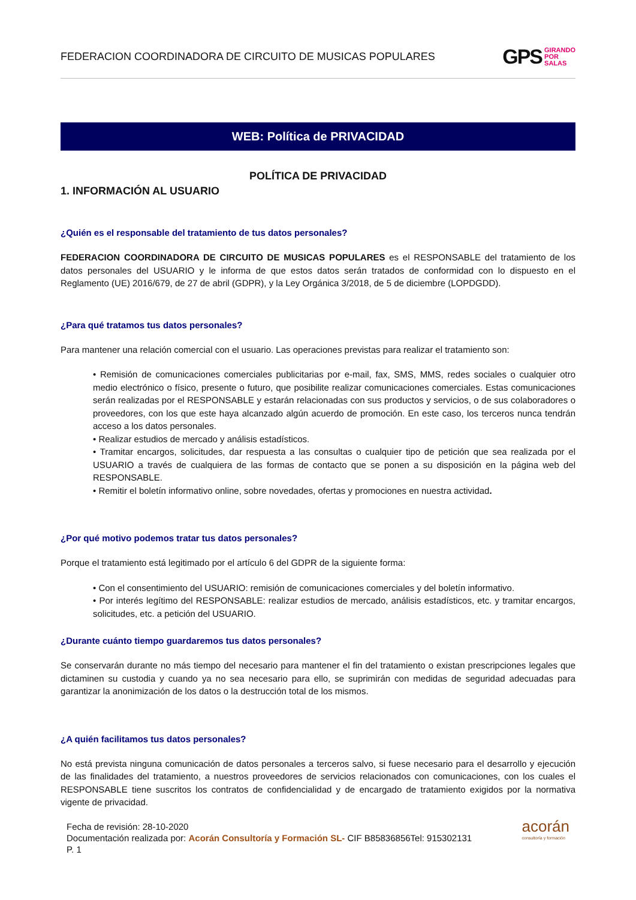FEDERACION COORDINADORA DE CIRCUITO DE MUSICAS POPULARES
GPS GIRANDO
POR
SALAS
WEB: Política de PRIVACIDAD
POLÍTICA DE PRIVACIDAD
1. INFORMACIÓN AL USUARIO
¿Quién es el responsable del tratamiento de tus datos personales?
FEDERACION COORDINADORA DE CIRCUITO DE MUSICAS POPULARES es el RESPONSABLE del tratamiento de los datos personales del USUARIO y le informa de que estos datos serán tratados de conformidad con lo dispuesto en el Reglamento (UE) 2016/679, de 27 de abril (GDPR), y la Ley Orgánica 3/2018, de 5 de diciembre (LOPDGDD).
¿Para qué tratamos tus datos personales?
Para mantener una relación comercial con el usuario. Las operaciones previstas para realizar el tratamiento son:
• Remisión de comunicaciones comerciales publicitarias por e-mail, fax, SMS, MMS, redes sociales o cualquier otro medio electrónico o físico, presente o futuro, que posibilite realizar comunicaciones comerciales. Estas comunicaciones serán realizadas por el RESPONSABLE y estarán relacionadas con sus productos y servicios, o de sus colaboradores o proveedores, con los que este haya alcanzado algún acuerdo de promoción. En este caso, los terceros nunca tendrán acceso a los datos personales.
• Realizar estudios de mercado y análisis estadísticos.
• Tramitar encargos, solicitudes, dar respuesta a las consultas o cualquier tipo de petición que sea realizada por el USUARIO a través de cualquiera de las formas de contacto que se ponen a su disposición en la página web del RESPONSABLE.
• Remitir el boletín informativo online, sobre novedades, ofertas y promociones en nuestra actividad.
¿Por qué motivo podemos tratar tus datos personales?
Porque el tratamiento está legitimado por el artículo 6 del GDPR de la siguiente forma:
• Con el consentimiento del USUARIO: remisión de comunicaciones comerciales y del boletín informativo.
• Por interés legítimo del RESPONSABLE: realizar estudios de mercado, análisis estadísticos, etc. y tramitar encargos, solicitudes, etc. a petición del USUARIO.
¿Durante cuánto tiempo guardaremos tus datos personales?
Se conservarán durante no más tiempo del necesario para mantener el fin del tratamiento o existan prescripciones legales que dictaminen su custodia y cuando ya no sea necesario para ello, se suprimirán con medidas de seguridad adecuadas para garantizar la anonimización de los datos o la destrucción total de los mismos.
¿A quién facilitamos tus datos personales?
No está prevista ninguna comunicación de datos personales a terceros salvo, si fuese necesario para el desarrollo y ejecución de las finalidades del tratamiento, a nuestros proveedores de servicios relacionados con comunicaciones, con los cuales el RESPONSABLE tiene suscritos los contratos de confidencialidad y de encargado de tratamiento exigidos por la normativa vigente de privacidad.
Fecha de revisión: 28-10-2020
Documentación realizada por: Acorán Consultoría y Formación SL- CIF B85836856Tel: 915302131
P. 1
acorán
consultoría y formación